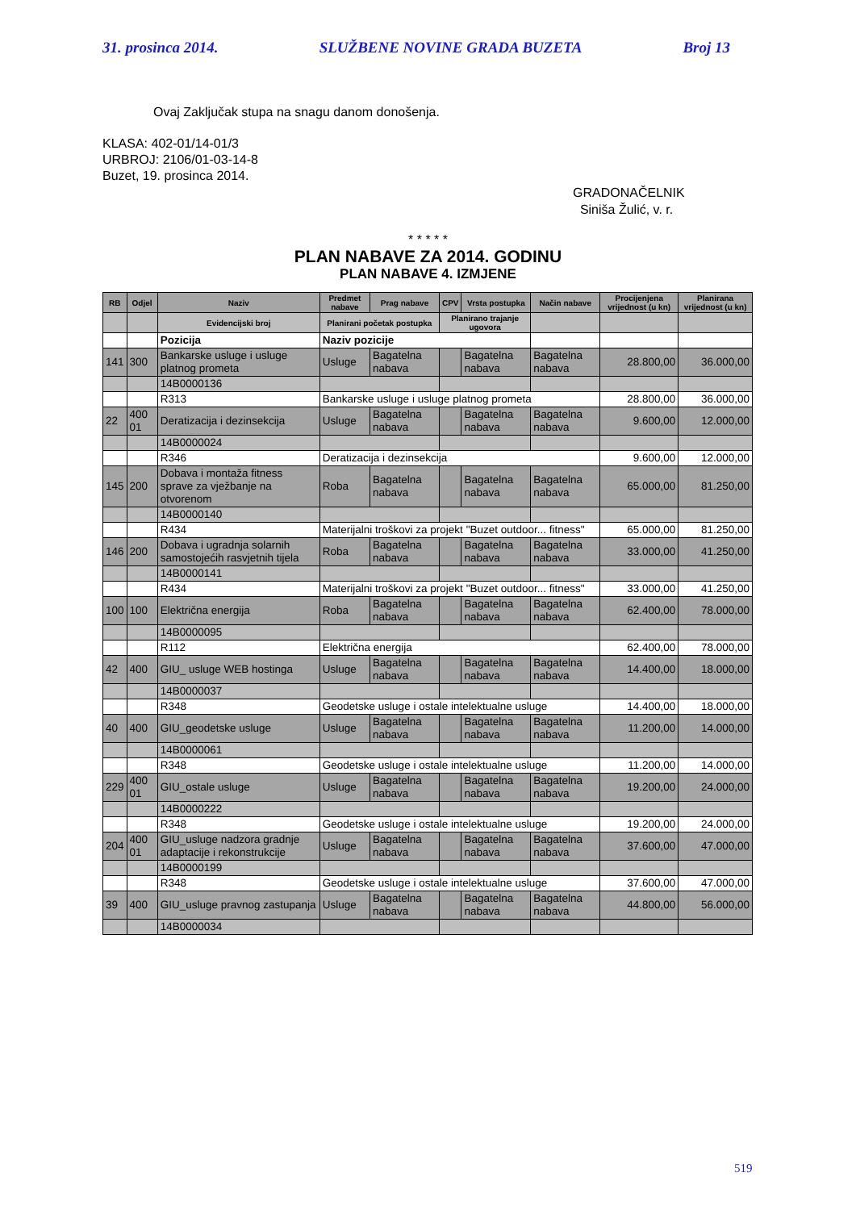31. prosinca 2014. SLUŽBENE NOVINE GRADA BUZETA Broj 13
Ovaj Zaključak stupa na snagu danom donošenja.
KLASA: 402-01/14-01/3
URBROJ: 2106/01-03-14-8
Buzet, 19. prosinca 2014.
GRADONAČELNIK
Siniša Žulić, v. r.
* * * * *
PLAN NABAVE ZA 2014. GODINU
PLAN NABAVE 4. IZMJENE
| RB | Odjel | Naziv | Predmet nabave | Prag nabave | CPV | Vrsta postupka | Način nabave | Procijenjena vrijednost (u kn) | Planirana vrijednost (u kn) |
| --- | --- | --- | --- | --- | --- | --- | --- | --- | --- |
| | | Evidencijski broj | Planirani početak postupka | | Planirano trajanje ugovora | | | | |
| | | Pozicija | Naziv pozicije | | | | | | |
| 141 | 300 | Bankarske usluge i usluge platnog prometa | Usluge | Bagatelna nabava | | Bagatelna nabava | Bagatelna nabava | 28.800,00 | 36.000,00 |
| | | 14B0000136 | | | | | | | |
| | | R313 | Bankarske usluge i usluge platnog prometa | | | | | 28.800,00 | 36.000,00 |
| 22 | 400 01 | Deratizacija i dezinsekcija | Usluge | Bagatelna nabava | | Bagatelna nabava | Bagatelna nabava | 9.600,00 | 12.000,00 |
| | | 14B0000024 | | | | | | | |
| | | R346 | Deratizacija i dezinsekcija | | | | | 9.600,00 | 12.000,00 |
| 145 | 200 | Dobava i montaža fitness sprave za vježbanje na otvorenom | Roba | Bagatelna nabava | | Bagatelna nabava | Bagatelna nabava | 65.000,00 | 81.250,00 |
| | | 14B0000140 | | | | | | | |
| | | R434 | Materijalni troškovi za projekt "Buzet outdoor... fitness" | | | | | 65.000,00 | 81.250,00 |
| 146 | 200 | Dobava i ugradnja solarnih samostojećih rasvjetnih tijela | Roba | Bagatelna nabava | | Bagatelna nabava | Bagatelna nabava | 33.000,00 | 41.250,00 |
| | | 14B0000141 | | | | | | | |
| | | R434 | Materijalni troškovi za projekt "Buzet outdoor... fitness" | | | | | 33.000,00 | 41.250,00 |
| 100 | 100 | Električna energija | Roba | Bagatelna nabava | | Bagatelna nabava | Bagatelna nabava | 62.400,00 | 78.000,00 |
| | | 14B0000095 | | | | | | | |
| | | R112 | Električna energija | | | | | 62.400,00 | 78.000,00 |
| 42 | 400 | GIU_ usluge WEB hostinga | Usluge | Bagatelna nabava | | Bagatelna nabava | Bagatelna nabava | 14.400,00 | 18.000,00 |
| | | 14B0000037 | | | | | | | |
| | | R348 | Geodetske usluge i ostale intelektualne usluge | | | | | 14.400,00 | 18.000,00 |
| 40 | 400 | GIU_geodetske usluge | Usluge | Bagatelna nabava | | Bagatelna nabava | Bagatelna nabava | 11.200,00 | 14.000,00 |
| | | 14B0000061 | | | | | | | |
| | | R348 | Geodetske usluge i ostale intelektualne usluge | | | | | 11.200,00 | 14.000,00 |
| 229 | 400 01 | GIU_ostale usluge | Usluge | Bagatelna nabava | | Bagatelna nabava | Bagatelna nabava | 19.200,00 | 24.000,00 |
| | | 14B0000222 | | | | | | | |
| | | R348 | Geodetske usluge i ostale intelektualne usluge | | | | | 19.200,00 | 24.000,00 |
| 204 | 400 01 | GIU_usluge nadzora gradnje adaptacije i rekonstrukcije | Usluge | Bagatelna nabava | | Bagatelna nabava | Bagatelna nabava | 37.600,00 | 47.000,00 |
| | | 14B0000199 | | | | | | | |
| | | R348 | Geodetske usluge i ostale intelektualne usluge | | | | | 37.600,00 | 47.000,00 |
| 39 | 400 | GIU_usluge pravnog zastupanja | Usluge | Bagatelna nabava | | Bagatelna nabava | Bagatelna nabava | 44.800,00 | 56.000,00 |
| | | 14B0000034 | | | | | | | |
519